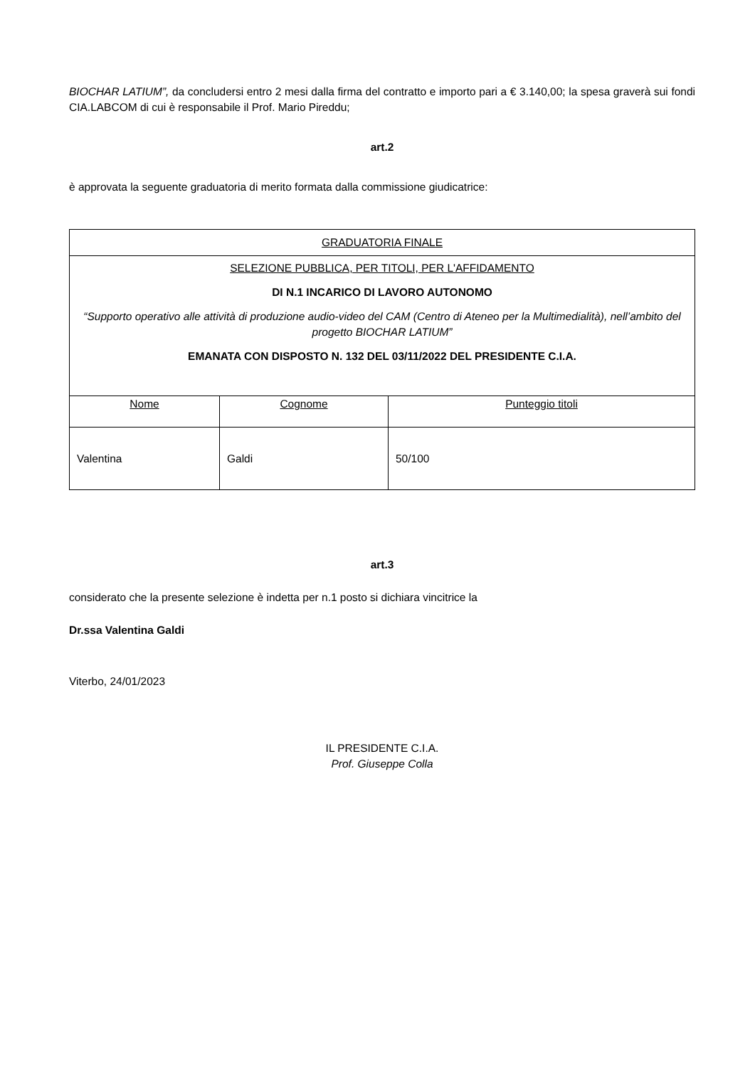BIOCHAR LATIUM”, da concludersi entro 2 mesi dalla firma del contratto e importo pari a € 3.140,00; la spesa graverà sui fondi CIA.LABCOM di cui è responsabile il Prof. Mario Pireddu;
art.2
è approvata la seguente graduatoria di merito formata dalla commissione giudicatrice:
| GRADUATORIA FINALE | | |
| SELEZIONE PUBBLICA, PER TITOLI, PER L'AFFIDAMENTO DI N.1 INCARICO DI LAVORO AUTONOMO “Supporto operativo alle attività di produzione audio-video del CAM (Centro di Ateneo per la Multimedialità), nell’ambito del progetto BIOCHAR LATIUM” EMANATA CON DISPOSTO N. 132 DEL 03/11/2022 DEL PRESIDENTE C.I.A. | | |
| Nome | Cognome | Punteggio titoli |
| Valentina | Galdi | 50/100 |
art.3
considerato che la presente selezione è indetta per n.1 posto si dichiara vincitrice la
Dr.ssa Valentina Galdi
Viterbo, 24/01/2023
IL PRESIDENTE C.I.A.
Prof. Giuseppe Colla